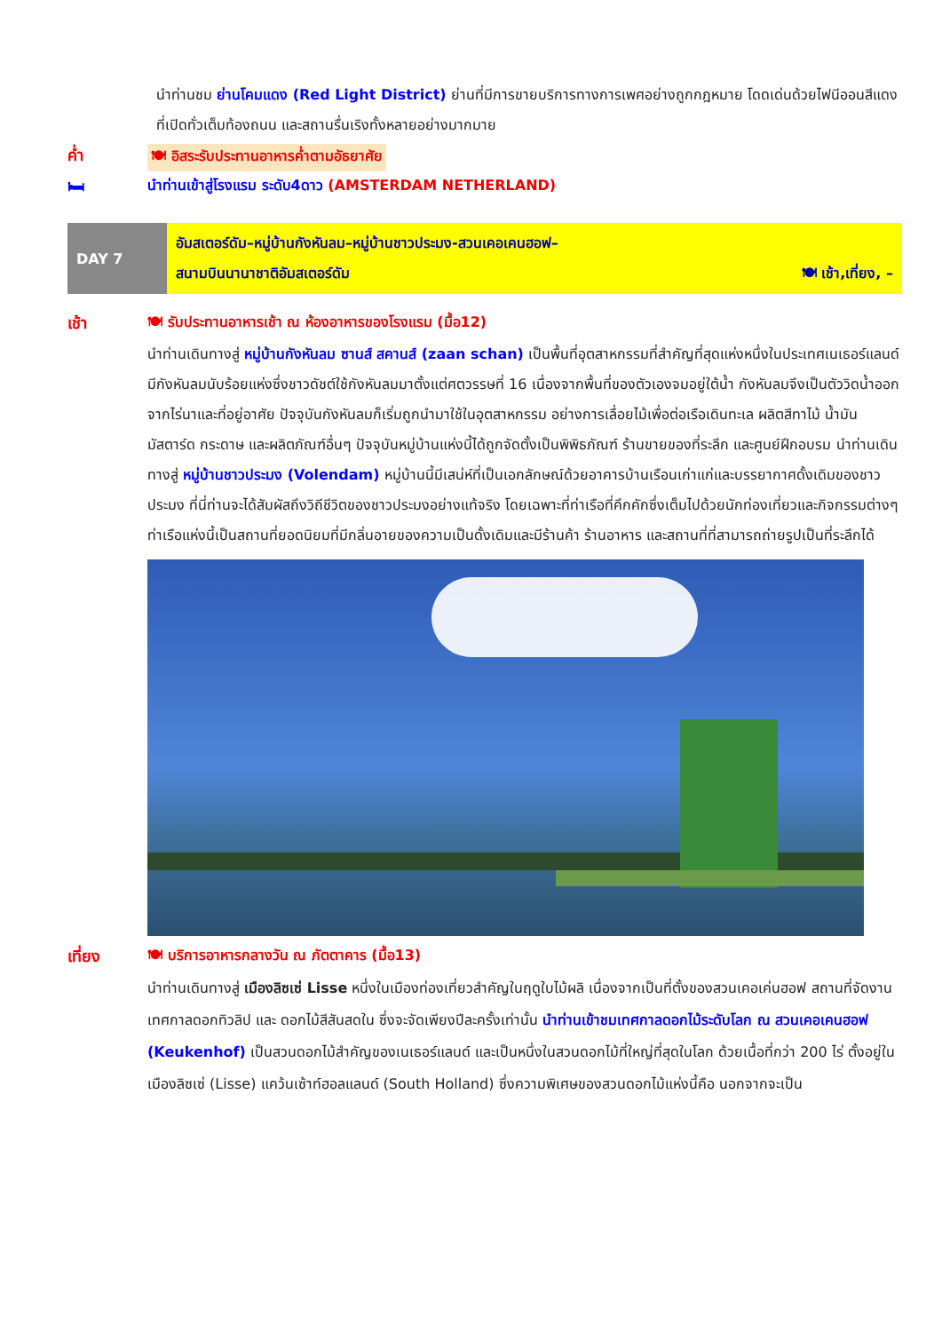นำท่านชม ย่านโคมแดง (Red Light District) ย่านที่มีการขายบริการทางการเพศอย่างถูกกฎหมาย โดดเด่นด้วยไฟนีออนสีแดงที่เปิดทั่วเต็มท้องถนน และสถานรื่นเริงทั้งหลายอย่างมากมาย
ค่ำ 🍽 อิสระรับประทานอาหารค่ำตามอัธยาศัย
🛏 นำท่านเข้าสู่โรงแรม ระดับ4ดาว (AMSTERDAM NETHERLAND)
DAY 7
อัมสเตอร์ดัม–หมู่บ้านกังหันลม–หมู่บ้านชาวประมง-สวนเคอเคนฮอฟ–
สนามบินนานาชาติอัมสเตอร์ดัม 🍽 เช้า,เที่ยง, –
เช้า 🍽 รับประทานอาหารเช้า ณ ห้องอาหารของโรงแรม (มื้อ12)
นำท่านเดินทางสู่ หมู่บ้านกังหันลม ซานส์ สคานส์ (zaan schan) เป็นพื้นที่อุตสาหกรรมที่สำคัญที่สุดแห่งหนึ่งในประเทศเนเธอร์แลนด์ มีกังหันลมนับร้อยแห่งซึ่งชาวดัชต์ใช้กังหันลมมาตั้งแต่ศตวรรษที่ 16 เนื่องจากพื้นที่ของตัวเองจมอยู่ใต้น้ำ กังหันลมจึงเป็นตัววิดน้ำออกจากไร่นาและที่อยู่อาศัย ปัจจุบันกังหันลมก็เริ่มถูกนำมาใช้ในอุตสาหกรรม อย่างการเลื่อยไม้เพื่อต่อเรือเดินทะเล ผลิตสีทาไม้ น้ำมัน มัสตาร์ด กระดาษ และผลิตภัณฑ์อื่นๆ ปัจจุบันหมู่บ้านแห่งนี้ได้ถูกจัดตั้งเป็นพิพิธภัณฑ์ ร้านขายของที่ระลึก และศูนย์ฝึกอบรม นำท่านเดินทางสู่ หมู่บ้านชาวประมง (Volendam) หมู่บ้านนี้มีเสน่ห์ที่เป็นเอกลักษณ์ด้วยอาคารบ้านเรือนเก่าแก่และบรรยากาศดั้งเดิมของชาวประมง ที่นี่ท่านจะได้สัมผัสถึงวิถีชีวิตของชาวประมงอย่างแท้จริง โดยเฉพาะที่ท่าเรือที่คึกคักซึ่งเต็มไปด้วยนักท่องเที่ยวและกิจกรรมต่างๆ ท่าเรือแห่งนี้เป็นสถานที่ยอดนิยมที่มีกลิ่นอายของความเป็นดั้งเดิมและมีร้านค้า ร้านอาหาร และสถานที่ที่สามารถถ่ายรูปเป็นที่ระลึกได้
เที่ยง 🍽 บริการอาหารกลางวัน ณ ภัตตาคาร (มื้อ13)
นำท่านเดินทางสู่ เมืองลิซเซ่ Lisse หนึ่งในเมืองท่องเที่ยวสำคัญในฤดูใบไม้ผลิ เนื่องจากเป็นที่ตั้งของสวนเคอเค่นฮอฟ สถานที่จัดงานเทศกาลดอกทิวลิป และ ดอกไม้สีสันสดใน ซึ่งจะจัดเพียงปีละครั้งเท่านั้น นำท่านเข้าชมเทศกาลดอกไม้ระดับโลก ณ สวนเคอเคนฮอฟ (Keukenhof) เป็นสวนดอกไม้สำคัญของเนเธอร์แลนด์ และเป็นหนึ่งในสวนดอกไม้ที่ใหญ่ที่สุดในโลก ด้วยเนื้อที่กว่า 200 ไร่ ตั้งอยู่ใน เมืองลิซเซ่ (Lisse) แคว้นเซ้าท์ฮอลแลนด์ (South Holland) ซึ่งความพิเศษของสวนดอกไม้แห่งนี้คือ นอกจากจะเป็น